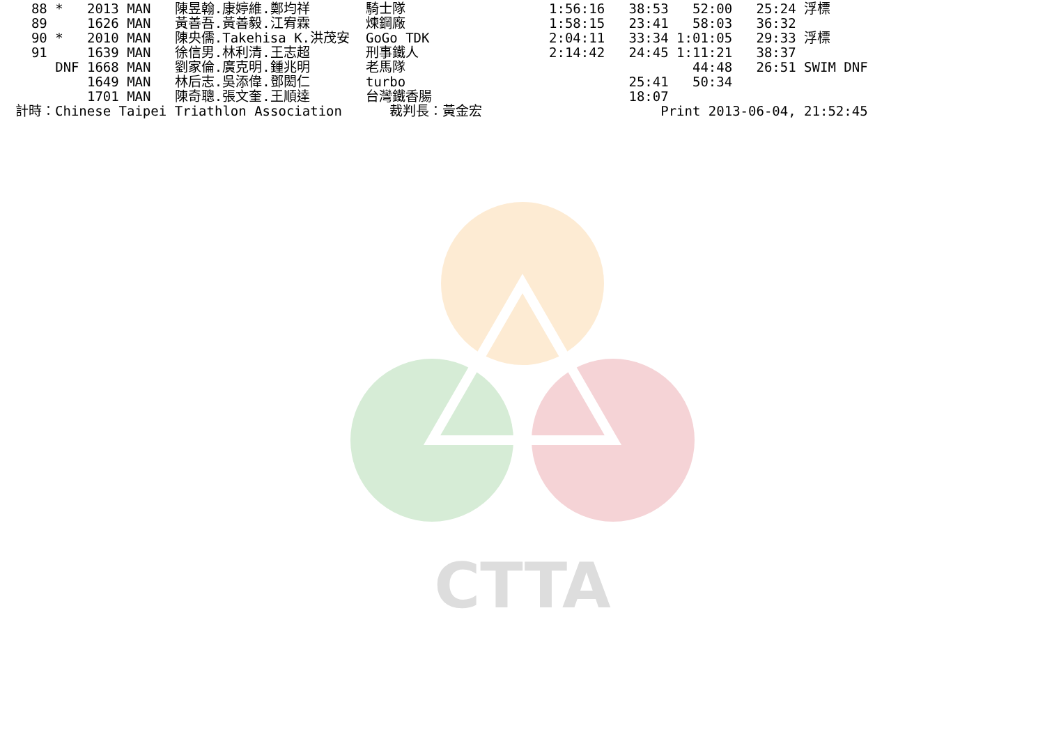CTTA
| 88 * 2013 MAN | 陳昱翰.康婷維.鄭均祥 | 騎士隊 | 1:56:16 38:53 52:00 25:24 浮標 |
| 89 1626 MAN | 黃善吾.黃善毅.江宥霖 | 煉鋼廠 | 1:58:15 23:41 58:03 36:32 |
| 90 * 2010 MAN | 陳央儒.Takehisa K.洪茂安 | GoGo TDK | 2:04:11 33:34 1:01:05 29:33 浮標 |
| 91 1639 MAN | 徐信男.林利清.王志超 | 刑事鐵人 | 2:14:42 24:45 1:11:21 38:37 |
| DNF 1668 MAN | 劉家倫.廣克明.鍾兆明 | 老馬隊 | 44:48 26:51 SWIM DNF |
| 1649 MAN | 林后志.吳添偉.鄧閎仁 | turbo | 25:41 50:34 |
| 1701 MAN | 陳奇聰.張文奎.王順達 | 台灣鐵香腸 | 18:07 |
| 計時：Chinese Taipei | Triathlon Association | 裁判長：黃金宏 | Print 2013-06-04, 21:52:45 |